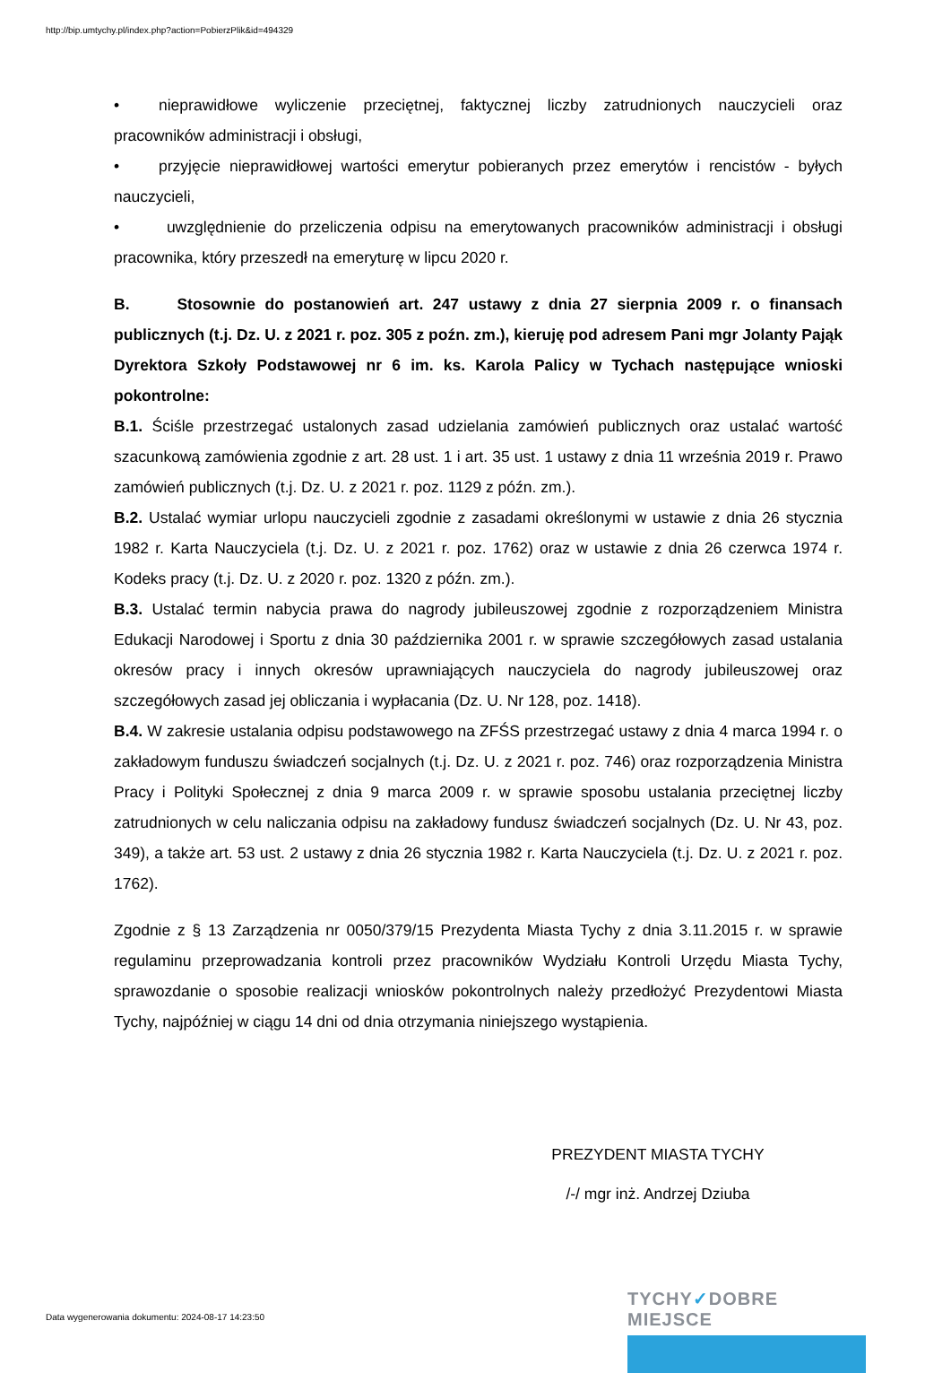http://bip.umtychy.pl/index.php?action=PobierzPlik&id=494329
• nieprawidłowe wyliczenie przeciętnej, faktycznej liczby zatrudnionych nauczycieli oraz pracowników administracji i obsługi,
• przyjęcie nieprawidłowej wartości emerytur pobieranych przez emerytów i rencistów - byłych nauczycieli,
• uwzględnienie do przeliczenia odpisu na emerytowanych pracowników administracji i obsługi pracownika, który przeszedł na emeryturę w lipcu 2020 r.
B. Stosownie do postanowień art. 247 ustawy z dnia 27 sierpnia 2009 r. o finansach publicznych (t.j. Dz. U. z 2021 r. poz. 305 z poźn. zm.), kieruję pod adresem Pani mgr Jolanty Pająk Dyrektora Szkoły Podstawowej nr 6 im. ks. Karola Palicy w Tychach następujące wnioski pokontrolne:
B.1. Ściśle przestrzegać ustalonych zasad udzielania zamówień publicznych oraz ustalać wartość szacunkową zamówienia zgodnie z art. 28 ust. 1 i art. 35 ust. 1 ustawy z dnia 11 września 2019 r. Prawo zamówień publicznych (t.j. Dz. U. z 2021 r. poz. 1129 z późn. zm.).
B.2. Ustalać wymiar urlopu nauczycieli zgodnie z zasadami określonymi w ustawie z dnia 26 stycznia 1982 r. Karta Nauczyciela (t.j. Dz. U. z 2021 r. poz. 1762) oraz w ustawie z dnia 26 czerwca 1974 r. Kodeks pracy (t.j. Dz. U. z 2020 r. poz. 1320 z późn. zm.).
B.3. Ustalać termin nabycia prawa do nagrody jubileuszowej zgodnie z rozporządzeniem Ministra Edukacji Narodowej i Sportu z dnia 30 października 2001 r. w sprawie szczegółowych zasad ustalania okresów pracy i innych okresów uprawniających nauczyciela do nagrody jubileuszowej oraz szczegółowych zasad jej obliczania i wypłacania (Dz. U. Nr 128, poz. 1418).
B.4. W zakresie ustalania odpisu podstawowego na ZFŚS przestrzegać ustawy z dnia 4 marca 1994 r. o zakładowym funduszu świadczeń socjalnych (t.j. Dz. U. z 2021 r. poz. 746) oraz rozporządzenia Ministra Pracy i Polityki Społecznej z dnia 9 marca 2009 r. w sprawie sposobu ustalania przeciętnej liczby zatrudnionych w celu naliczania odpisu na zakładowy fundusz świadczeń socjalnych (Dz. U. Nr 43, poz. 349), a także art. 53 ust. 2 ustawy z dnia 26 stycznia 1982 r. Karta Nauczyciela (t.j. Dz. U. z 2021 r. poz. 1762).
Zgodnie z § 13 Zarządzenia nr 0050/379/15 Prezydenta Miasta Tychy z dnia 3.11.2015 r. w sprawie regulaminu przeprowadzania kontroli przez pracowników Wydziału Kontroli Urzędu Miasta Tychy, sprawozdanie o sposobie realizacji wniosków pokontrolnych należy przedłożyć Prezydentowi Miasta Tychy, najpóźniej w ciągu 14 dni od dnia otrzymania niniejszego wystąpienia.
PREZYDENT MIASTA TYCHY
/-/ mgr inż. Andrzej Dziuba
Data wygenerowania dokumentu: 2024-08-17 14:23:50
TYCHY✓DOBRE MIEJSCE